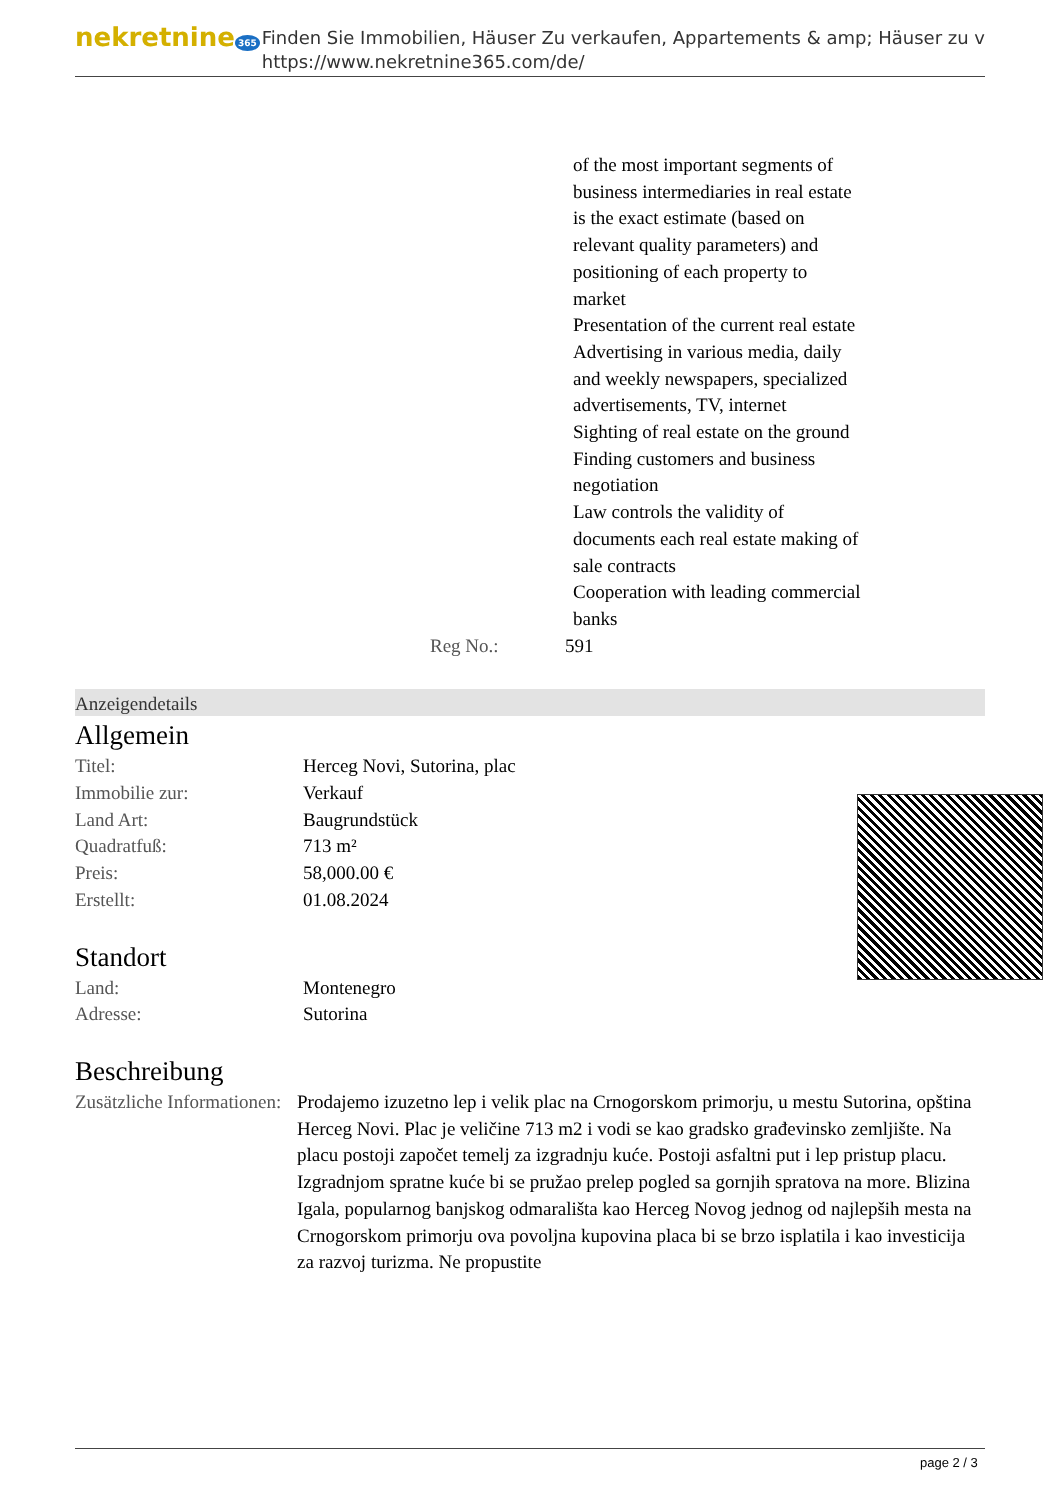nekretnine 365
Finden Sie Immobilien, Häuser Zu verkaufen, Appartements & amp; Häuser zu v
https://www.nekretnine365.com/de/
of the most important segments of business intermediaries in real estate is the exact estimate (based on relevant quality parameters) and positioning of each property to market
Presentation of the current real estate
Advertising in various media, daily and weekly newspapers, specialized advertisements, TV, internet
Sighting of real estate on the ground
Finding customers and business negotiation
Law controls the validity of documents each real estate making of sale contracts
Cooperation with leading commercial banks
Reg No.: 591
Anzeigendetails
Allgemein
| Titel: | Herceg Novi, Sutorina, plac |
| Immobilie zur: | Verkauf |
| Land Art: | Baugrundstück |
| Quadratfuß: | 713 m² |
| Preis: | 58,000.00 € |
| Erstellt: | 01.08.2024 |
Standort
| Land: | Montenegro |
| Adresse: | Sutorina |
Beschreibung
| Zusätzliche Informationen: | Prodajemo izuzetno lep i velik plac na Crnogorskom primorju, u mestu Sutorina, opština Herceg Novi. Plac je veličine 713 m2 i vodi se kao gradsko građevinsko zemljište. Na placu postoji započet temelj za izgradnju kuće. Postoji asfaltni put i lep pristup placu. Izgradnjom spratne kuće bi se pružao prelep pogled sa gornjih spratova na more. Blizina Igala, popularnog banjskog odmarališta kao Herceg Novog jednog od najlepših mesta na Crnogorskom primorju ova povoljna kupovina placa bi se brzo isplatila i kao investicija za razvoj turizma. Ne propustite |
page 2 / 3